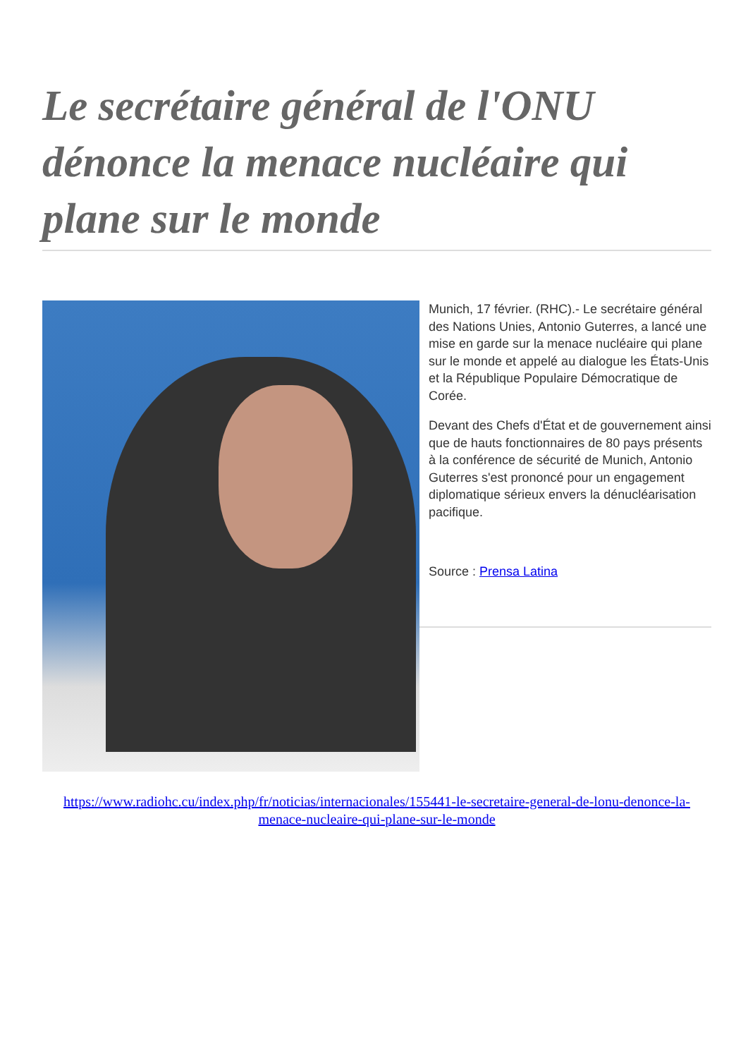Le secrétaire général de l'ONU dénonce la menace nucléaire qui plane sur le monde
Munich, 17 février. (RHC).- Le secrétaire général des Nations Unies, Antonio Guterres, a lancé une mise en garde sur la menace nucléaire qui plane sur le monde et appelé au dialogue les États-Unis et la République Populaire Démocratique de Corée.
Devant des Chefs d'État et de gouvernement ainsi que de hauts fonctionnaires de 80 pays présents à la conférence de sécurité de Munich, Antonio Guterres s'est prononcé pour un engagement diplomatique sérieux envers la dénucléarisation pacifique.
Source : Prensa Latina
https://www.radiohc.cu/index.php/fr/noticias/internacionales/155441-le-secretaire-general-de-lonu-denonce-la-menace-nucleaire-qui-plane-sur-le-monde